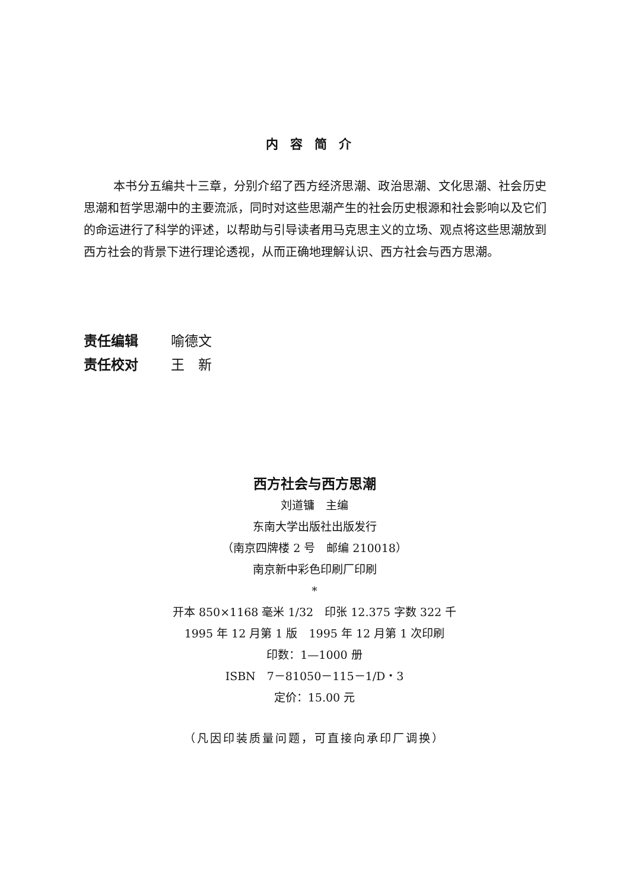内容简介
本书分五编共十三章，分别介绍了西方经济思潮、政治思潮、文化思潮、社会历史思潮和哲学思潮中的主要流派，同时对这些思潮产生的社会历史根源和社会影响以及它们的命运进行了科学的评述，以帮助与引导读者用马克思主义的立场、观点将这些思潮放到西方社会的背景下进行理论透视，从而正确地理解认识、西方社会与西方思潮。
责任编辑 喻德文
责任校对 王　新
西方社会与西方思潮
刘道镛　主编
东南大学出版社出版发行
（南京四牌楼 2 号　邮编 210018）
南京新中彩色印刷厂印刷
*
开本 850×1168 毫米 1/32　印张 12.375 字数 322 千
1995 年 12 月第 1 版　1995 年 12 月第 1 次印刷
印数：1—1000 册
ISBN　7－81050－115－1/D・3
定价：15.00 元
（凡因印装质量问题，可直接向承印厂调换）